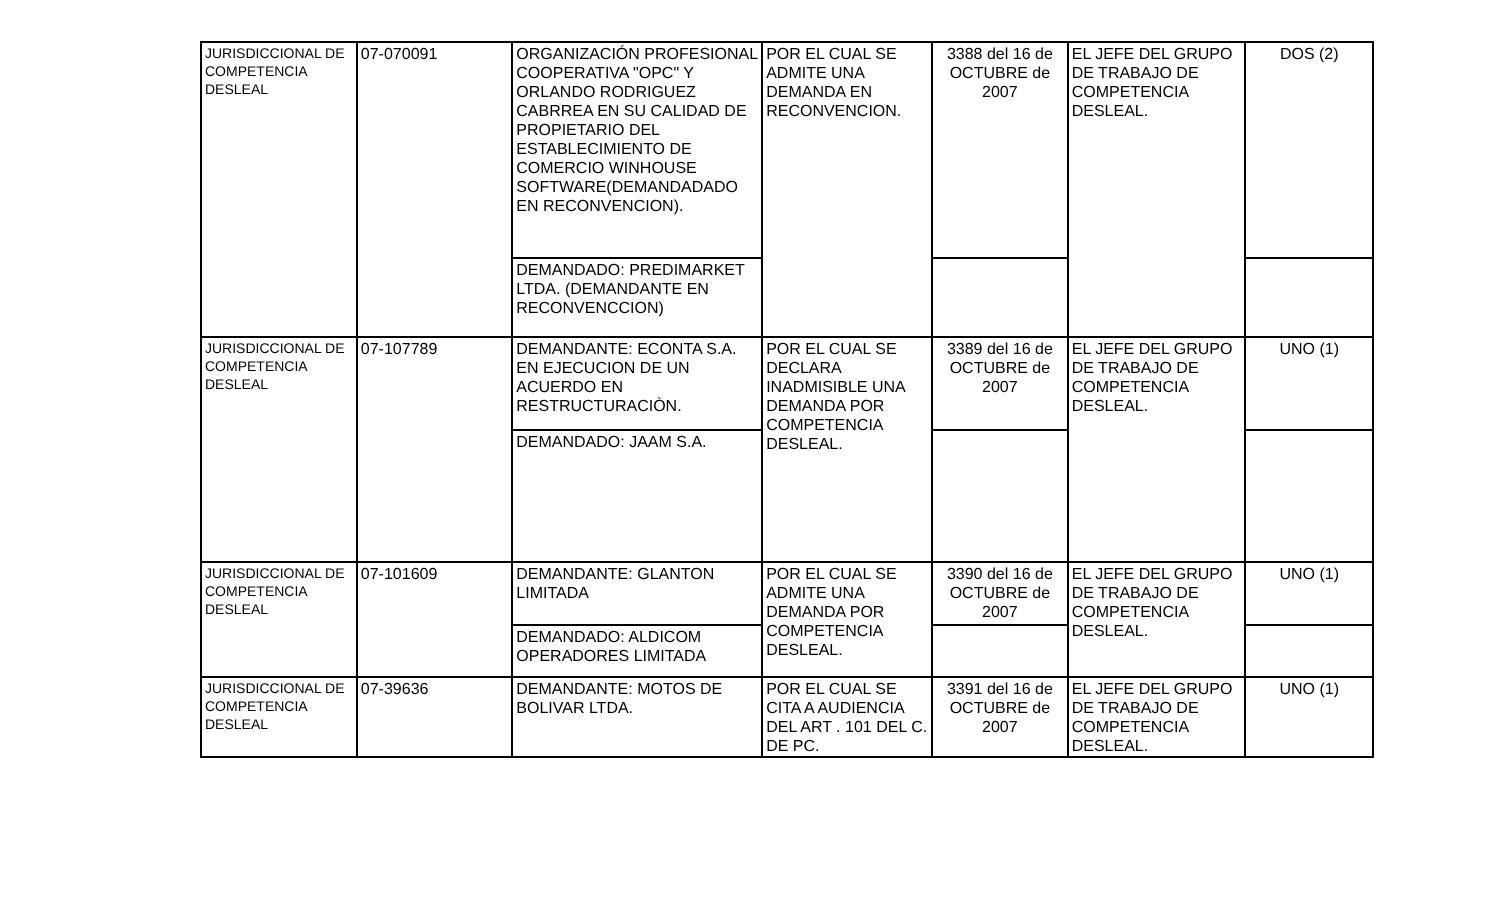| JURISDICCIONAL DE COMPETENCIA DESLEAL | 07-070091 | ORGANIZACIÓN PROFESIONAL COOPERATIVA "OPC" Y ORLANDO RODRIGUEZ CABRREA EN SU CALIDAD DE PROPIETARIO DEL ESTABLECIMIENTO DE COMERCIO WINHOUSE SOFTWARE(DEMANDADADO EN RECONVENCION). | POR EL CUAL SE ADMITE UNA DEMANDA EN RECONVENCION. | 3388 del 16 de OCTUBRE de 2007 | EL JEFE DEL GRUPO DE TRABAJO DE COMPETENCIA DESLEAL. | DOS (2) |
| | | DEMANDADO: PREDIMARKET LTDA. (DEMANDANTE EN RECONVENCCION) | | | | |
| JURISDICCIONAL DE COMPETENCIA DESLEAL | 07-107789 | DEMANDANTE: ECONTA S.A. EN EJECUCION DE UN ACUERDO EN RESTRUCTURACIÒN. | POR EL CUAL SE DECLARA INADMISIBLE UNA DEMANDA POR COMPETENCIA DESLEAL. | 3389 del 16 de OCTUBRE de 2007 | EL JEFE DEL GRUPO DE TRABAJO DE COMPETENCIA DESLEAL. | UNO (1) |
| | | DEMANDADO: JAAM S.A. | | | | |
| JURISDICCIONAL DE COMPETENCIA DESLEAL | 07-101609 | DEMANDANTE: GLANTON LIMITADA | POR EL CUAL SE ADMITE UNA DEMANDA POR COMPETENCIA DESLEAL. | 3390 del 16 de OCTUBRE de 2007 | EL JEFE DEL GRUPO DE TRABAJO DE COMPETENCIA DESLEAL. | UNO (1) |
| | | DEMANDADO: ALDICOM OPERADORES LIMITADA | | | | |
| JURISDICCIONAL DE COMPETENCIA DESLEAL | 07-39636 | DEMANDANTE: MOTOS DE BOLIVAR LTDA. | POR EL CUAL SE CITA A AUDIENCIA DEL ART . 101 DEL C. DE PC. | 3391 del 16 de OCTUBRE de 2007 | EL JEFE DEL GRUPO DE TRABAJO DE COMPETENCIA DESLEAL. | UNO (1) |